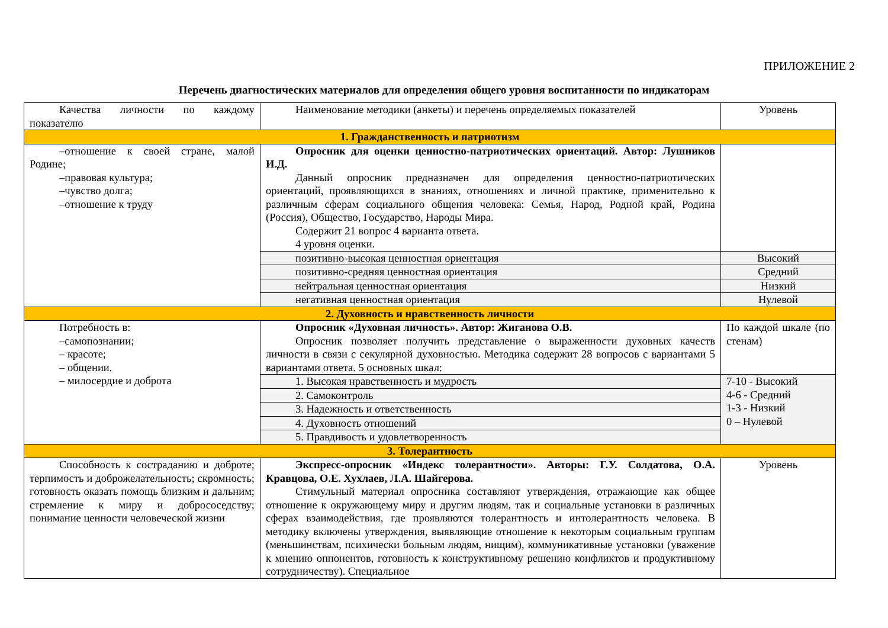ПРИЛОЖЕНИЕ 2
Перечень диагностических материалов для определения общего уровня воспитанности по индикаторам
| Качества личности по каждому показателю | Наименование методики (анкеты) и перечень определяемых показателей | Уровень |
| 1. Гражданственность и патриотизм | | |
| –отношение к своей стране, малой Родине; –правовая культура; –чувство долга; –отношение к труду | Опросник для оценки ценностно-патриотических ориентаций. Автор: Лушников И.Д. Данный опросник предназначен для определения ценностно-патриотических ориентаций, проявляющихся в знаниях, отношениях и личной практике, применительно к различным сферам социального общения человека: Семья, Народ, Родной край, Родина (Россия), Общество, Государство, Народы Мира. Содержит 21 вопрос 4 варианта ответа. 4 уровня оценки. | |
| | позитивно-высокая ценностная ориентация | Высокий |
| | позитивно-средняя ценностная ориентация | Средний |
| | нейтральная ценностная ориентация | Низкий |
| | негативная ценностная ориентация | Нулевой |
| 2. Духовность и нравственность личности | | |
| Потребность в: –самопознании; – красоте; – общении. – милосердие и доброта | Опросник «Духовная личность». Автор: Жиганова О.В. Опросник позволяет получить представление о выраженности духовных качеств личности в связи с секулярной духовностью. Методика содержит 28 вопросов с вариантами 5 вариантами ответа. 5 основных шкал: | По каждой шкале (по стенам) |
| | 1. Высокая нравственность и мудрость | 7-10 - Высокий 4-6 - Средний 1-3 - Низкий 0 – Нулевой |
| | 2. Самоконтроль | |
| | 3. Надежность и ответственность | |
| | 4. Духовность отношений | |
| | 5. Правдивость и удовлетворенность | |
| 3. Толерантность | | |
| Способность к состраданию и доброте; терпимость и доброжелательность; скромность; готовность оказать помощь близким и дальним; стремление к миру и добрососедству; понимание ценности человеческой жизни | Экспресс-опросник «Индекс толерантности». Авторы: Г.У. Солдатова, О.А. Кравцова, О.Е. Хухлаев, Л.А. Шайгерова. Стимульный материал опросника составляют утверждения, отражающие как общее отношение к окружающему миру и другим людям, так и социальные установки в различных сферах взаимодействия, где проявляются толерантность и интолерантность человека. В методику включены утверждения, выявляющие отношение к некоторым социальным группам (меньшинствам, психически больным людям, нищим), коммуникативные установки (уважение к мнению оппонентов, готовность к конструктивному решению конфликтов и продуктивному сотрудничеству). Специальное | Уровень |